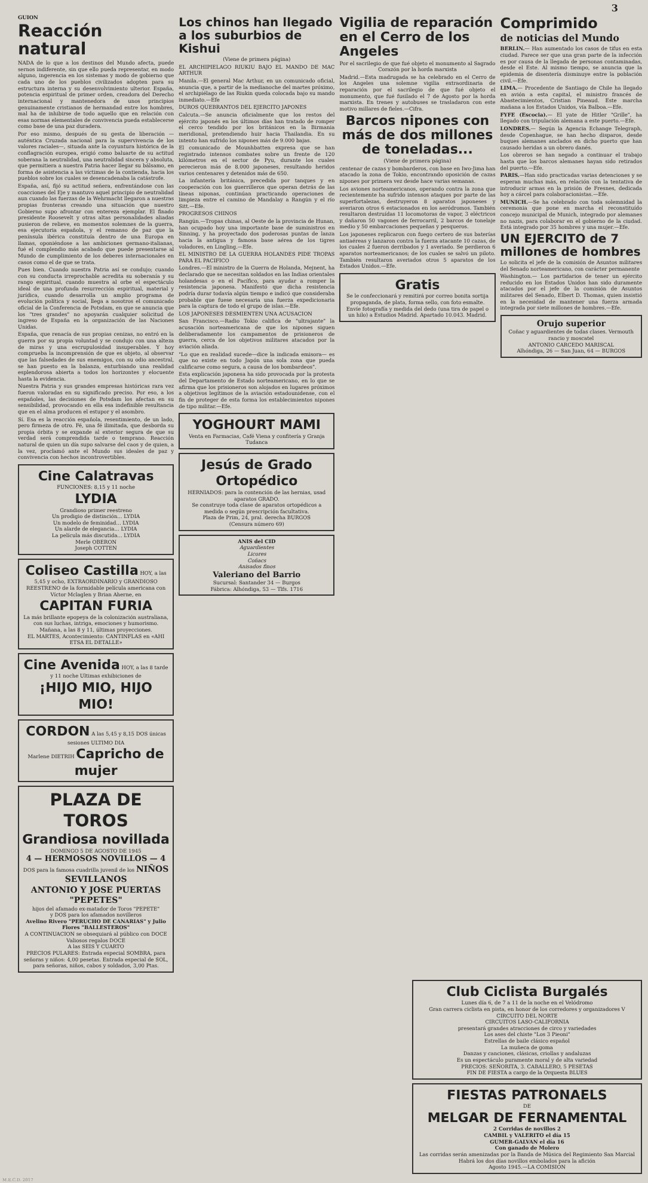3
GUION
Reacción natural
NADA de lo que a los destinos del Mundo afecta, puede sernos indiferente, sin que ello pueda representar, en modo alguno, ingerencia en los sistemas y modo de gobierno que cada uno de los pueblos civilizados adopten para su estructura interna y su desenvolvimiento ulterior. España, potencia espiritual de primer orden, creadora del Derecho internacional y mantenedora de unos principios genuinamente cristianos de hermandad entre los hombres, mal ha de inhibirse de todo aquello que en relación con esas normas elementales de convivencia pueda establecerse como base de una paz duradera.
Por eso mismo, después de su gesta de liberación —auténtica Cruzada nacional para la supervivencia de los valores raciales—, situada ante la coyuntura histórica de la conflagración europea, erigió como baluarte de su actitud soberana la neutralidad, una neutralidad sincera y absoluta, que permitiera a nuestra Patria hacer llegar su bálsamo, en forma de asistencia a las víctimas de la contienda, hacia los pueblos sobre los cuales se desencadenaba la catástrofe.
España, así, fijó su actitud señera, enfrentándose con las coacciones del Eje y mantuvo aquel principio de neutralidad aun cuando las fuerzas de la Wehrmacht llegaron a nuestras propias fronteras creando una situación que nuestro Gobierno supo afrontar con entereza ejemplar. El finado presidente Roosevelt y otras altas personalidades aliadas pusieron de relieve, en momentos solemnes de la guerra, esa ejecutoria española, y el remanso de paz que la península ibérica constituía dentro de una Europa en llamas, oponiéndose a las ambiciones germano-italianas, fué el complendio más acabado que puede presentarse al Mundo de cumplimiento de los deberes internacionales en casos como el de que se trata.
Pues bien. Cuando nuestra Patria así se condujo; cuando con su conducta irreprochable acredita su soberanía y su rango espiritual, cuando muestra al orbe el espectáculo ideal de una profunda resurrección espiritual, material y jurídica, cuando desarrolla un amplio programa de evolución política y social, llega a nosotros el comunicado oficial de la Conferencia de Potsdam, en que se anuncia que los "tres grandes" no apoyarán cualquier solicitud de ingreso de España en la organización de las Naciones Unidas.
España, que renacía de sus propias cenizas, no entró en la guerra por su propia voluntad y se condujo con una alteza de miras y una escrupulosidad insuperables. Y hoy comprueba la incomprensión de que es objeto, al observar que las falsedades de sus enemigos, con su odio ancestral, se han puesto en la balanza, enturbiando una realidad esplendorosa abierta a todos los horizontes y elocuente hasta la evidencia.
Nuestra Patria y sus grandes empresas históricas rara vez fueron valoradas en su significado preciso. Por eso, a los españoles, las decisiones de Potsdam los afectan en su sensibilidad, provocando en ella esa indefinible resultancia que en el alma producen el estupor y el asombro.
Sí. Esa es la reacción española, resentimiento, de un lado, pero firmeza de otro. Fé, una fé ilimitada, que desborda su propia órbita y se expande al exterior segura de que su verdad será comprendida tarde o temprano. Reacción natural de quien un día supo salvarse del caos y de quien, a la vez, proclamó ante el Mundo sus ideales de paz y convivencia con hechos incontrovertibles.
Cine Calatravas
FUNCIONES: 8,15 y 11 noche
LYDIA
Grandioso primer reestreno
Un prodigio de distinción... LYDIA
Un modelo de feminidad... LYDIA
Un alarde de elegancia... LYDIA
La película más discutida... LYDIA
Merle OBERON
Joseph COTTEN
Coliseo Castilla HOY, a las 5,45 y ocho, EXTRAORDINARIO y GRANDIOSO REESTRENO de la formidable película americana con Víctor Mclaglen y Brian Aherne, en
CAPITAN FURIA
La más brillante epopeya de la colonización australiana, con sus luchas, intriga, emociones y humorismo.
Mañana, a las 8 y 11, últimas proyecciones.
EL MARTES, Acontecimiento: CANTINFLAS en «AHI ETSA EL DETALLE»
Cine Avenida HOY, a las 8 tarde y 11 noche Ultimas exhibiciones de
¡HIJO MIO, HIJO MIO!
CORDON A las 5,45 y 8,15 DOS únicas sesiones ULTIMO DIA
Marlene DIETRIH Capricho de mujer
PLAZA DE TOROS
Grandiosa novillada
DOMINGO 5 DE AGOSTO DE 1945
4 — HERMOSOS NOVILLOS — 4
DOS para la famosa cuadrilla juvenil de los NIÑOS SEVILLANOS
ANTONIO Y JOSE PUERTAS "PEPETES"
hijos del afamado ex-matador de Toros "PEPETE"
y DOS para los afamados novilleros
Avelino Rivero "PERUCHO DE CANARIAS" y Julio Flores "BALLESTEROS"
A CONTINUACION se obsequiará al público con DOCE Valiosos regalos DOCE
A las SEIS Y CUARTO
PRECIOS PULARES: Entrada especial SOMBRA, para señoras y niños: 4,00 pesetas. Entrada especial de SOL, para señoras, niños, cabos y soldados, 3,00 Ptas.
Los chinos han llegado a los suburbios de Kishui
(Viene de primera página)
EL ARCHIPIELAGO RIUKIU BAJO EL MANDO DE MAC ARTHUR
Manila.—El general Mac Arthur, en un comunicado oficial, anuncia que, a partir de la medianoche del martes próximo, el archipiélago de las Riukin queda colocada bajo su mando inmediato.—Efe
DUROS QUEBRANTOS DEL EJERCITO JAPONES
Calcuta.—Se anuncia oficialmente que los restos del ejército japonés en los últimos días han tratado de romper el cerco tendido por los británicos en la Birmania meridional, pretendiendo huir hacia Thailandia. En su intento han sufrido los nipones más de 9.000 bajas.
El comunicado de Mounhbatten expresa que se han registrado intensos combates sobre un frente de 120 kilómetros en el sector de Pyu, durante los cuales perecieron más de 8.000 japoneses, resultando heridos varios centenares y detenidos más de 650.
La infantería británica, precedida por tanques y en cooperación con los guerrilleros que operan detrás de las líneas niponas, continúan practicando operaciones de limpieza entre el camino de Mandalay a Rangún y el río Sitt.—Efe.
PROGRESOS CHINOS
Rangún.—Tropas chinas, al Oeste de la provincia de Hunan, han ocupado hoy una importante base de suministros en Sinning, y ha proyectado dos poderosas puntas de lanza hacia la antigua y famosa base aérea de los tigres voladores, en Lingling.—Efe.
EL MINISTRO DE LA GUERRA HOLANDES PIDE TROPAS PARA EL PACIFICO
Londres.—El ministro de la Guerra de Holanda, Mejnent, ha declarado que se necesitan soldados en las Indias orientales holandesas o en el Pacífico, para ayudar a romper la resistencia japonesa. Manifestó que dicha resistencia podría durar todavía algún tiempo e indicó que consideraba probable que fuese necesaria una fuerza expedicionaria para la captura de todo el grupo de islas.—Efe.
LOS JAPONESES DESMIENTEN UNA ACUSACION
San Francisco.—Radio Tokio califica de "ultrajante" la acusación norteamericana de que los nipones siguen deliberadamente los campamentos de prisioneros de guerra, cerca de los objetivos militares atacados por la aviación aliada.
"Lo que en realidad sucede—dice la indicada emisora— es que no existe en todo Japón una sola zona que pueda calificarse como segura, a causa de los bombardeos".
Esta explicación japonesa ha sido provocada por la protesta del Departamento de Estado norteamericano, en lo que se afirma que los prisioneros son alojados en lugares próximos a objetivos legítimos de la aviación estadounidense, con el fin de proteger de esta forma los establecimientos nipones de tipo militar.—Efe.
YOGHOURT MAMI
Venta en Farmacias, Café Viena y confitería y Granja Tudanca
Jesús de Grado Ortopédico
HERNIADOS: para la contención de las hernias, usad aparatos GRADO.
Se construye toda clase de aparatos ortopédicos a medida o según prescripción facultativa.
Plaza de Prim, 24, pral. derecha BURGOS
(Censura número 69)
ANIS del CID
Aguardientes
Licores
Coñacs
Anisados finos
Valeriano del Barrio
Sucursal: Santander 34 — Burgos
Fábrica: Alhóndiga, 53 — Tlfs. 1716
Vigilia de reparación en el Cerro de los Angeles
Por el sacrilegio de que fué objeto el monumento al Sagrado Corazón por la horda marxista
Madrid.—Esta madrugada se ha celebrado en el Cerro de los Angeles una solemne vigilia extraordinaria de reparación por el sacrilegio de que fué objeto el monumento, que fué fusilado el 7 de Agosto por la horda marxista. En trenes y autobuses se trasladaron con este motivo millares de fieles.—Cifra.
Barcos nipones con más de dos millones de toneladas...
(Viene de primera página)
centenar de cazas y bombarderos, con base en Iwo-Jima han atacado la zona de Tokio, encontrando oposición de cazas nipones por primera vez desde hace varias semanas.
Los aviones norteamericanos, operando contra la zona que recientemente ha sufrido intensos ataques por parte de las superfortalezas, destruyeron 8 aparatos japoneses y averiaron otros 6 estacionados en los aeródromos. También resultaron destruídas 11 locomotoras de vapor, 3 eléctricos y dañaron 50 vagones de ferrocarril, 2 barcos de tonelaje medio y 50 embarcaciones pequeñas y pesqueros.
Los japoneses replicaron con fuego certero de sus baterías antiaéreas y lanzaron contra la fuerza atacante 10 cazas, de los cuales 2 fueron derribados y 1 averiado. Se perdieron 6 aparatos norteamericanos; de los cuales se salvó un piloto. También resultaron averiados otros 5 aparatos de los Estados Unidos.—Efe.
Gratis
Se le confeccionará y remitirá por correo bonita sortija propaganda, de plata, forma sello, con foto esmalte. Envíe fotografía y medida del dedo (una tira de papel o un hilo) a Estudios Madrid. Apartado 10.043. Madrid.
Comprimido
de noticias del Mundo
BERLIN.— Han aumentado los casos de tifus en esta ciudad. Parece ser que una gran parte de la infección es por causa de la llegada de personas contaminadas, desde el Este. Al mismo tiempo, se anuncia que la epidemia de disentería disminuye entre la población civil.—Efe.
LIMA.— Procedente de Santiago de Chile ha llegado en avión a esta capital, el ministro francés de Abastecimientos, Cristian Pineaud. Este marcha mañana a los Estados Unidos, vía Balboa.—Efe.
FYFE (Escocia).— El yate de Hitler "Grille", ha llegado con tripulación alemana a este puerto.—Efe.
LONDRES.— Según la Agencia Echange Telegraph, desde Copenhague, se han hecho disparos, desde buques alemanes anclados en dicho puerto que han causado heridas a un obrero danés.
Los obreros se han negado a continuar el trabajo hasta que los barcos alemanes hayan sido retirados del puerto.—Efe.
PARIS.—Han sido practicadas varias detenciones y se esperan muchas más, en relación con la tentativa de introducir armas en la prisión de Fresnes, dedicada hoy a cárcel para colaboracionistas.—Efe.
MUNICH.—Se ha celebrado con toda solemnidad la ceremonia que pone en marcha el reconstituído concejo municipal de Munich, integrado por alemanes no nazis, para colaborar en el gobierno de la ciudad. Está integrado por 35 hombres y una mujer.—Efe.
UN EJERCITO de 7 millones de hombres
Lo solicita el jefe de la comisión de Asuntos militares del Senado norteamericano, con carácter permanente
Washington.— Los partidarios de tener un ejército reducido en los Estados Unidos han sido duramente atacados por el jefe de la comisión de Asuntos militares del Senado, Elbert D. Thomas, quien insistió en la necesidad de mantener una fuerza armada integrada por siete millones de hombres.—Efe.
Orujo superior
Coñac y aguardientes de todas clases. Vermouth rancio y moscatel
ANTONIO CARCEDO MARISCAL
Alhóndiga, 26 — San Juan, 64 — BURGOS
Club Ciclista Burgalés
Lunes día 6, de 7 a 11 de la noche en el Velódromo
Gran carrera ciclista en pista, en honor de los corredores y organizadores V CIRCUITO DEL NORTE
CIRCUITOS LASO-CALIFORNIA
presentará grandes atracciones de circo y variedades
Los ases del chiste "Los 3 Pieoni"
Estrellas de baile clásico español
La muñeca de goma
Danzas y canciones, clásicas, criollas y andaluzas
Es un espectáculo puramente moral y de alta variedad
PRECIOS: SEÑORITA, 3. CABALLERO, 5 PESETAS
FIN DE FIESTA a cargo de la Orquesta BLUES
FIESTAS PATRONAELS
DE
MELGAR DE FERNAMENTAL
2 Corridas de novillos 2
CAMBIL y VALERITO el día 15
GUMER-GALVAN el día 16
Con ganado de Molero
Las corridas serán amenizadas por la Banda de Música del Regimiento San Marcial
Habrá los dos días novillos embolados para la afición
Agosto 1945.—LA COMISION
M.E.C.D. 2017